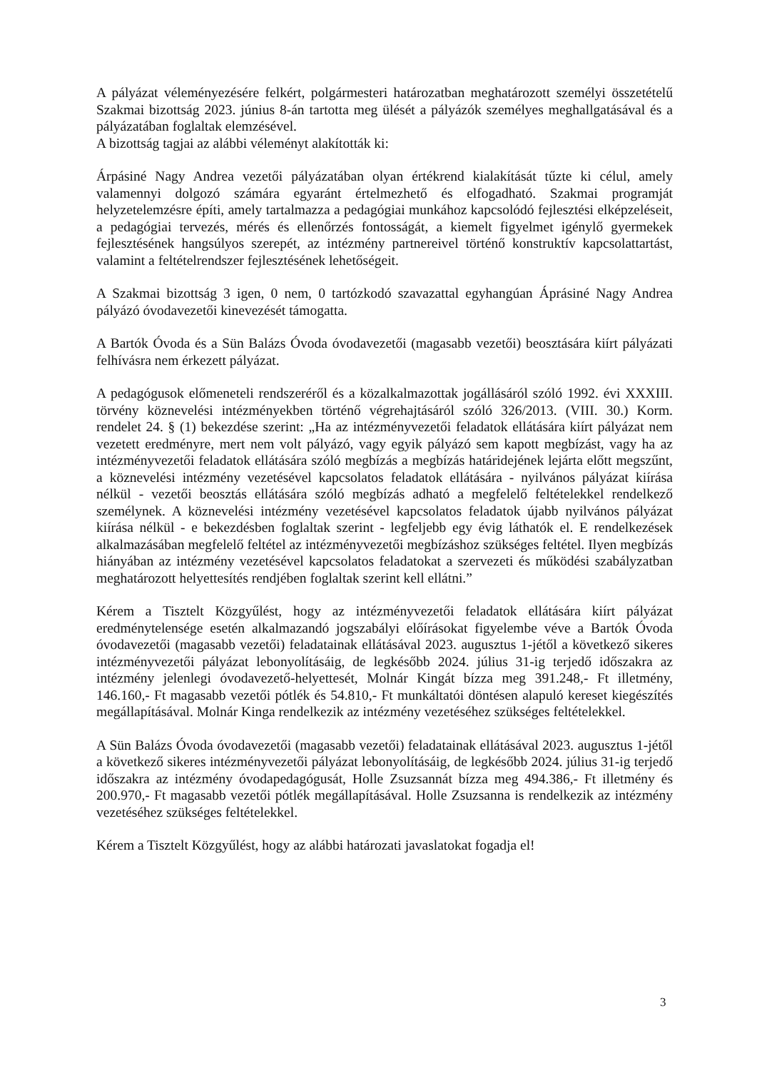A pályázat véleményezésére felkért, polgármesteri határozatban meghatározott személyi összetételű Szakmai bizottság 2023. június 8-án tartotta meg ülését a pályázók személyes meghallgatásával és a pályázatában foglaltak elemzésével.
A bizottság tagjai az alábbi véleményt alakították ki:
Árpásiné Nagy Andrea vezetői pályázatában olyan értékrend kialakítását tűzte ki célul, amely valamennyi dolgozó számára egyaránt értelmezhető és elfogadható. Szakmai programját helyzetelemzésre építi, amely tartalmazza a pedagógiai munkához kapcsolódó fejlesztési elképzeléseit, a pedagógiai tervezés, mérés és ellenőrzés fontosságát, a kiemelt figyelmet igénylő gyermekek fejlesztésének hangsúlyos szerepét, az intézmény partnereivel történő konstruktív kapcsolattartást, valamint a feltételrendszer fejlesztésének lehetőségeit.
A Szakmai bizottság 3 igen, 0 nem, 0 tartózkodó szavazattal egyhangúan Áprásiné Nagy Andrea pályázó óvodavezetői kinevezését támogatta.
A Bartók Óvoda és a Sün Balázs Óvoda óvodavezetői (magasabb vezetői) beosztására kiírt pályázati felhívásra nem érkezett pályázat.
A pedagógusok előmeneteli rendszeréről és a közalkalmazottak jogállásáról szóló 1992. évi XXXIII. törvény köznevelési intézményekben történő végrehajtásáról szóló 326/2013. (VIII. 30.) Korm. rendelet 24. § (1) bekezdése szerint: „Ha az intézményvezetői feladatok ellátására kiírt pályázat nem vezetett eredményre, mert nem volt pályázó, vagy egyik pályázó sem kapott megbízást, vagy ha az intézményvezetői feladatok ellátására szóló megbízás a megbízás határidejének lejárta előtt megszűnt, a köznevelési intézmény vezetésével kapcsolatos feladatok ellátására - nyilvános pályázat kiírása nélkül - vezetői beosztás ellátására szóló megbízás adható a megfelelő feltételekkel rendelkező személynek. A köznevelési intézmény vezetésével kapcsolatos feladatok újabb nyilvános pályázat kiírása nélkül - e bekezdésben foglaltak szerint - legfeljebb egy évig láthatók el. E rendelkezések alkalmazásában megfelelő feltétel az intézményvezetői megbízáshoz szükséges feltétel. Ilyen megbízás hiányában az intézmény vezetésével kapcsolatos feladatokat a szervezeti és működési szabályzatban meghatározott helyettesítés rendjében foglaltak szerint kell ellátni.”
Kérem a Tisztelt Közgyűlést, hogy az intézményvezetői feladatok ellátására kiírt pályázat eredménytelensége esetén alkalmazandó jogszabályi előírásokat figyelembe véve a Bartók Óvoda óvodavezetői (magasabb vezetői) feladatainak ellátásával 2023. augusztus 1-jétől a következő sikeres intézményvezetői pályázat lebonyolításáig, de legkésőbb 2024. július 31-ig terjedő időszakra az intézmény jelenlegi óvodavezető-helyettesét, Molnár Kingát bízza meg 391.248,- Ft illetmény, 146.160,- Ft magasabb vezetői pótlék és 54.810,- Ft munkáltatói döntésen alapuló kereset kiegészítés megállapításával. Molnár Kinga rendelkezik az intézmény vezetéséhez szükséges feltételekkel.
A Sün Balázs Óvoda óvodavezetői (magasabb vezetői) feladatainak ellátásával 2023. augusztus 1-jétől a következő sikeres intézményvezetői pályázat lebonyolításáig, de legkésőbb 2024. július 31-ig terjedő időszakra az intézmény óvodapedagógusát, Holle Zsuzsannát bízza meg 494.386,- Ft illetmény és 200.970,- Ft magasabb vezetői pótlék megállapításával. Holle Zsuzsanna is rendelkezik az intézmény vezetéséhez szükséges feltételekkel.
Kérem a Tisztelt Közgyűlést, hogy az alábbi határozati javaslatokat fogadja el!
3